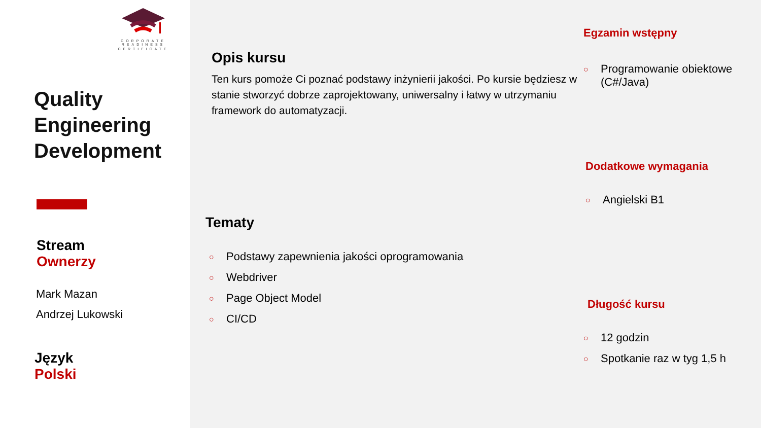CORPORATE READINESS
CERTIFICATE
Quality
Engineering
Development
Stream
Ownerzy
Mark Mazan
Andrzej Lukowski
Język
Polski
Opis kursu
Ten kurs pomoże Ci poznać podstawy inżynierii jakości. Po kursie będziesz w stanie stworzyć dobrze zaprojektowany, uniwersalny i łatwy w utrzymaniu framework do automatyzacji.
Tematy
○ Podstawy zapewnienia jakości oprogramowania
○ Webdriver
○ Page Object Model
○ CI/CD
Egzamin wstępny
○ Programowanie obiektowe (C#/Java)
Dodatkowe wymagania
○ Angielski B1
Długość kursu
○ 12 godzin
○ Spotkanie raz w tyg 1,5 h